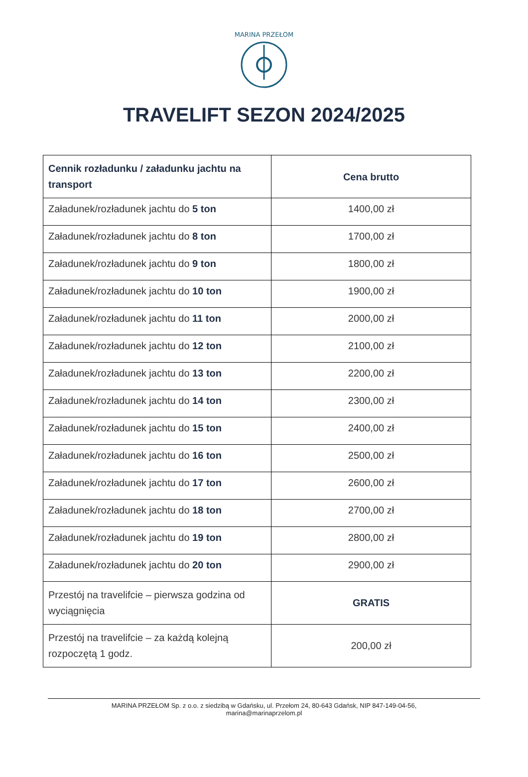MARINA PRZEŁOM
TRAVELIFT SEZON 2024/2025
| Cennik rozładunku / załadunku jachtu na transport | Cena brutto |
| --- | --- |
| Załadunek/rozładunek jachtu do 5 ton | 1400,00 zł |
| Załadunek/rozładunek jachtu do 8 ton | 1700,00 zł |
| Załadunek/rozładunek jachtu do 9 ton | 1800,00 zł |
| Załadunek/rozładunek jachtu do 10 ton | 1900,00 zł |
| Załadunek/rozładunek jachtu do 11 ton | 2000,00 zł |
| Załadunek/rozładunek jachtu do 12 ton | 2100,00 zł |
| Załadunek/rozładunek jachtu do 13 ton | 2200,00 zł |
| Załadunek/rozładunek jachtu do 14 ton | 2300,00 zł |
| Załadunek/rozładunek jachtu do 15 ton | 2400,00 zł |
| Załadunek/rozładunek jachtu do 16 ton | 2500,00 zł |
| Załadunek/rozładunek jachtu do 17 ton | 2600,00 zł |
| Załadunek/rozładunek jachtu do 18 ton | 2700,00 zł |
| Załadunek/rozładunek jachtu do 19 ton | 2800,00 zł |
| Załadunek/rozładunek jachtu do 20 ton | 2900,00 zł |
| Przestój na travelifcie – pierwsza godzina od wyciągnięcia | GRATIS |
| Przestój na travelifcie – za każdą kolejną rozpoczętą 1 godz. | 200,00 zł |
MARINA PRZEŁOM Sp. z o.o. z siedzibą w Gdańsku, ul. Przełom 24, 80-643 Gdańsk, NIP 847-149-04-56,
marina@marinaprzelom.pl